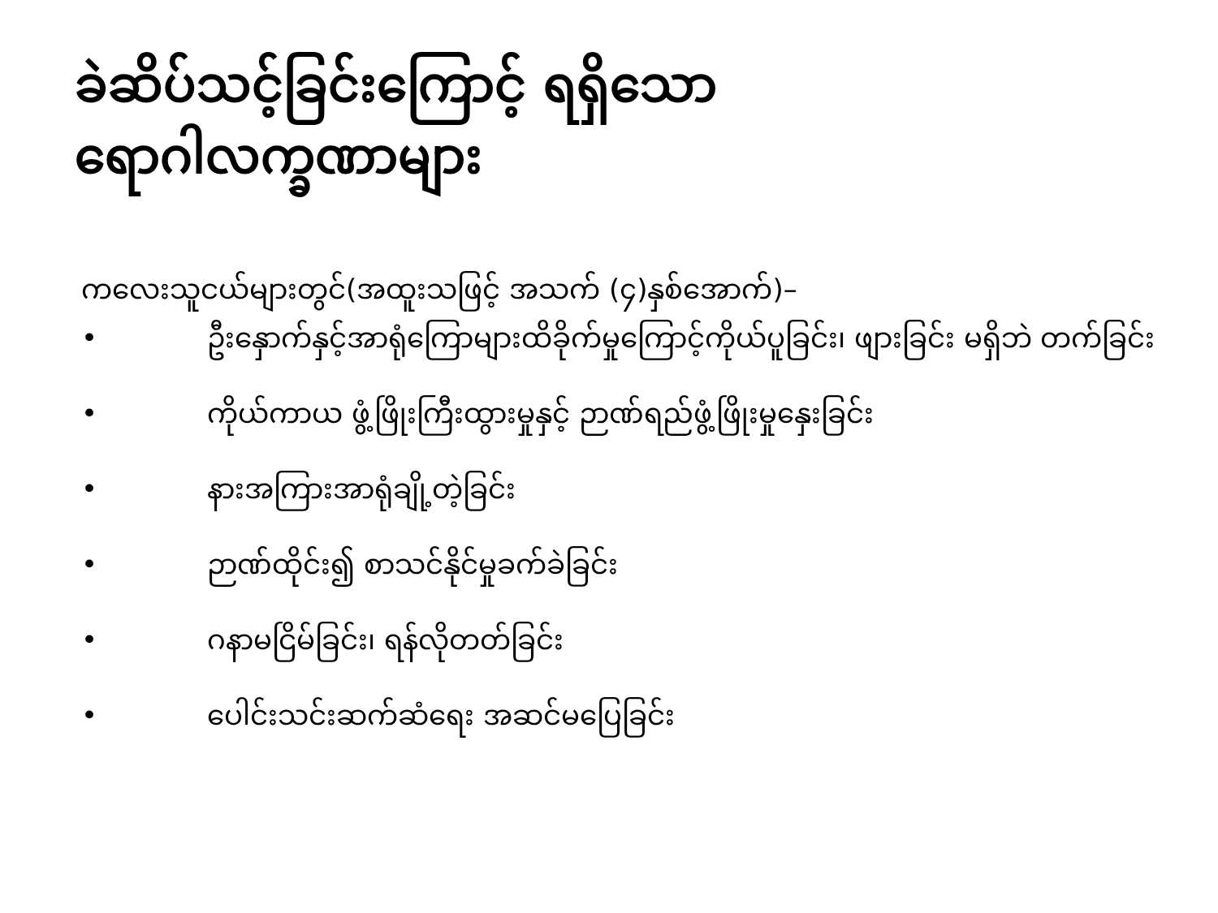ခဲဆိပ်သင့်ခြင်းကြောင့် ရရှိသော
ရောဂါလက္ခဏာများ
ကလေးသူငယ်များတွင်(အထူးသဖြင့် အသက် (၄)နှစ်အောက်)–
• ဦးနှောက်နှင့်အာရုံကြောများထိခိုက်မှုကြောင့်ကိုယ်ပူခြင်း၊ ဖျားခြင်း မရှိဘဲ တက်ခြင်း
• ကိုယ်ကာယ ဖွံ့ဖြိုးကြီးထွားမှုနှင့် ဉာဏ်ရည်ဖွံ့ဖြိုးမှုနှေးခြင်း
• နားအကြားအာရုံချို့တဲ့ခြင်း
• ဉာဏ်ထိုင်း၍ စာသင်နိုင်မှုခက်ခဲခြင်း
• ဂနာမငြိမ်ခြင်း၊ ရန်လိုတတ်ခြင်း
• ပေါင်းသင်းဆက်ဆံရေး အဆင်မပြေခြင်း